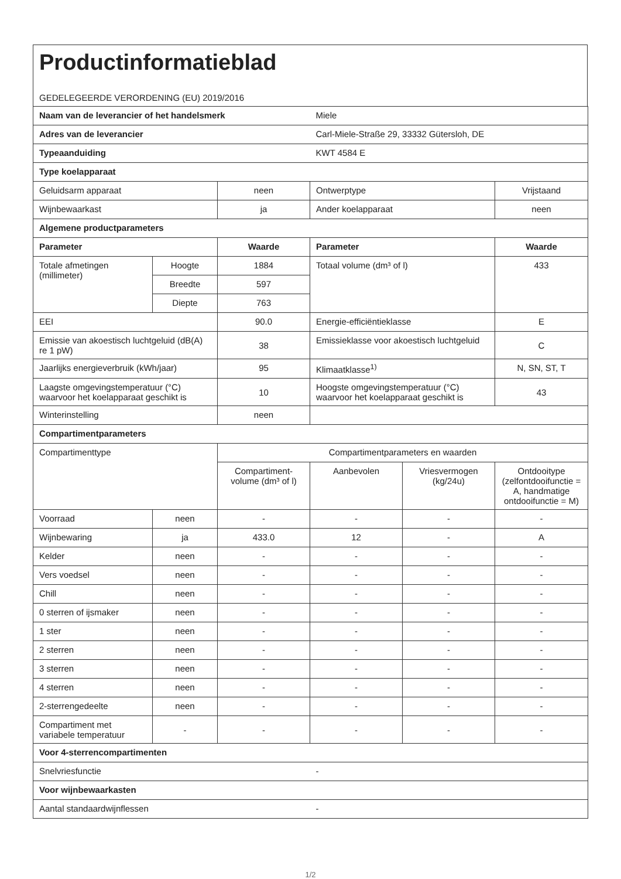Productinformatieblad
GEDELEGEERDE VERORDENING (EU) 2019/2016
| Naam van de leverancier of het handelsmerk | | | Miele | | |
| Adres van de leverancier | | | Carl-Miele-Straße 29, 33332 Gütersloh, DE | | |
| Typeaanduiding | | | KWT 4584 E | | |
| Type koelapparaat | | | | | |
| Geluidsarm apparaat | | neen | Ontwerptype | | Vrijstaand |
| Wijnbewaarkast | | ja | Ander koelapparaat | | neen |
| Algemene productparameters | | | | | |
| Parameter | | Waarde | Parameter | | Waarde |
| Totale afmetingen (millimeter) | Hoogte | 1884 | Totaal volume (dm³ of l) | | 433 |
| | Breedte | 597 | | | |
| | Diepte | 763 | | | |
| EEI | | 90.0 | Energie-efficiëntieklasse | | E |
| Emissie van akoestisch luchtgeluid (dB(A) re 1 pW) | | 38 | Emissieklasse voor akoestisch luchtgeluid | | C |
| Jaarlijks energieverbruik (kWh/jaar) | | 95 | Klimaatklasse<sup>1)</sup> | | N, SN, ST, T |
| Laagste omgevingstemperatuur (°C) waarvoor het koelapparaat geschikt is | | 10 | Hoogste omgevingstemperatuur (°C) waarvoor het koelapparaat geschikt is | | 43 |
| Winterinstelling | | neen | | | |
| Compartimentparameters | | | | | |
| Compartimenttype | | Compartimentparameters en waarden | | | |
| | | Compartiment-volume (dm³ of l) | Aanbevolen | Vriesvermogen (kg/24u) | Ontdooitype (zelfontdooifunctie = A, handmatige ontdooifunctie = M) |
| Voorraad | neen | - | - | - | - |
| Wijnbewaring | ja | 433.0 | 12 | - | A |
| Kelder | neen | - | - | - | - |
| Vers voedsel | neen | - | - | - | - |
| Chill | neen | - | - | - | - |
| 0 sterren of ijsmaker | neen | - | - | - | - |
| 1 ster | neen | - | - | - | - |
| 2 sterren | neen | - | - | - | - |
| 3 sterren | neen | - | - | - | - |
| 4 sterren | neen | - | - | - | - |
| 2-sterrengedeelte | neen | - | - | - | - |
| Compartiment met variabele temperatuur | - | - | - | - | - |
| Voor 4-sterrencompartimenten | | | | | |
| Snelvriesfunctie | | | - | | |
| Voor wijnbewaarkasten | | | | | |
| Aantal standaardwijnflessen | | | - | | |
1/2